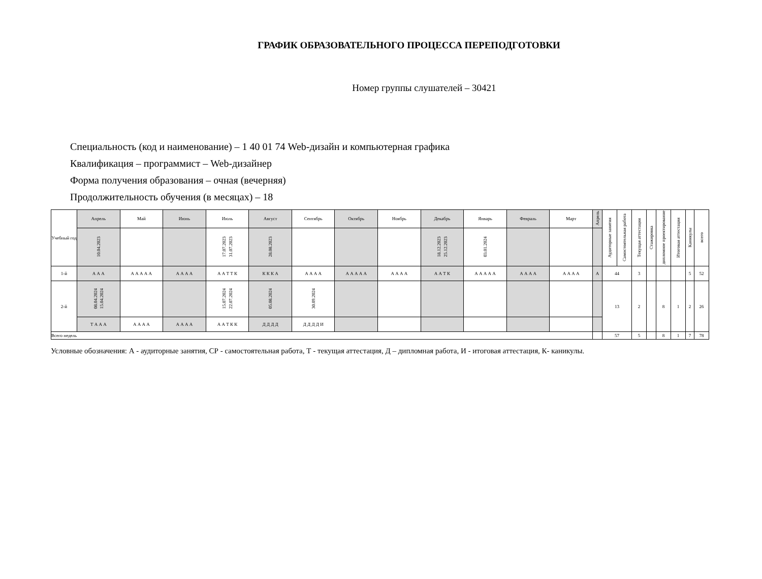ГРАФИК ОБРАЗОВАТЕЛЬНОГО ПРОЦЕССА ПЕРЕПОДГОТОВКИ
Номер группы слушателей – 30421
Специальность (код и наименование) – 1 40 01 74 Web-дизайн и компьютерная графика
Квалификация – программист – Web-дизайнер
Форма получения образования – очная (вечерняя)
Продолжительность обучения (в месяцах) – 18
| Учебный год | Апрель | Май | Июнь | Июль | Август | Сентябрь | Октябрь | Ноябрь | Декабрь | Январь | Февраль | Март | Апрель | Аудиторные занятия | Самостоятельная работа | Текущая аттестация | Стажировка | дипломное проектирование | Итоговая аттестация | Каникулы | всего |
| --- | --- | --- | --- | --- | --- | --- | --- | --- | --- | --- | --- | --- | --- | --- | --- | --- | --- | --- | --- | --- | --- |
| | 10.04.2023 | | | 17.07.2023 31.07.2023 | 28.08.2023 | | | | 18.12.2023 25.12.2023 | 03.01.2024 | | | | | | | | | | | |
| 1-й | А А А | А А А А А | А А А А | А А Т Т К | К К К А | А А А А | А А А А А | А А А А | А А Т К | А А А А А | А А А А | А А А А | А | 44 | | 3 | | | | 5 | 52 |
| 2-й | 08.04.2024 15.04.2024 | | | 15.07.2024 22.07.2024 | 05.08.2024 | 30.09.2024 | | | | | | | | 13 | | 2 | | 8 | 1 | 2 | 26 |
| | Т А А А | А А А А | А А А А | А А Т К К | Д Д Д Д | Д Д Д Д И | | | | | | | | | | | | | | | |
| Всего недель | | | | | | | | | | | | | | 57 | | 5 | | 8 | 1 | 7 | 78 |
Условные обозначения: А - аудиторные занятия, СР - самостоятельная работа, Т - текущая аттестация, Д – дипломная работа, И - итоговая аттестация, К- каникулы.